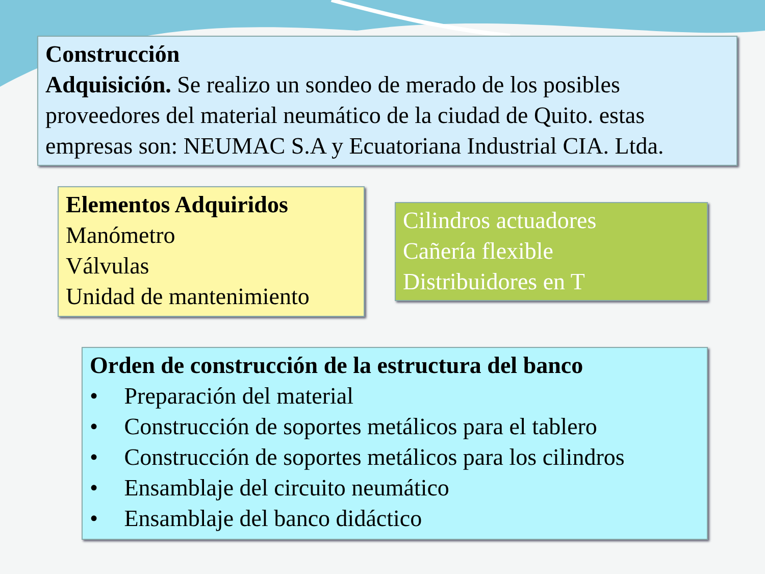Construcción
Adquisición. Se realizo un sondeo de merado de los posibles proveedores del material neumático de la ciudad de Quito. estas empresas son: NEUMAC S.A y Ecuatoriana Industrial CIA. Ltda.
Elementos Adquiridos
Manómetro
Válvulas
Unidad de mantenimiento
Cilindros actuadores
Cañería flexible
Distribuidores en T
Orden de construcción de la estructura del banco
• Preparación del material
• Construcción de soportes metálicos para el tablero
• Construcción de soportes metálicos para los cilindros
• Ensamblaje del circuito neumático
• Ensamblaje del banco didáctico